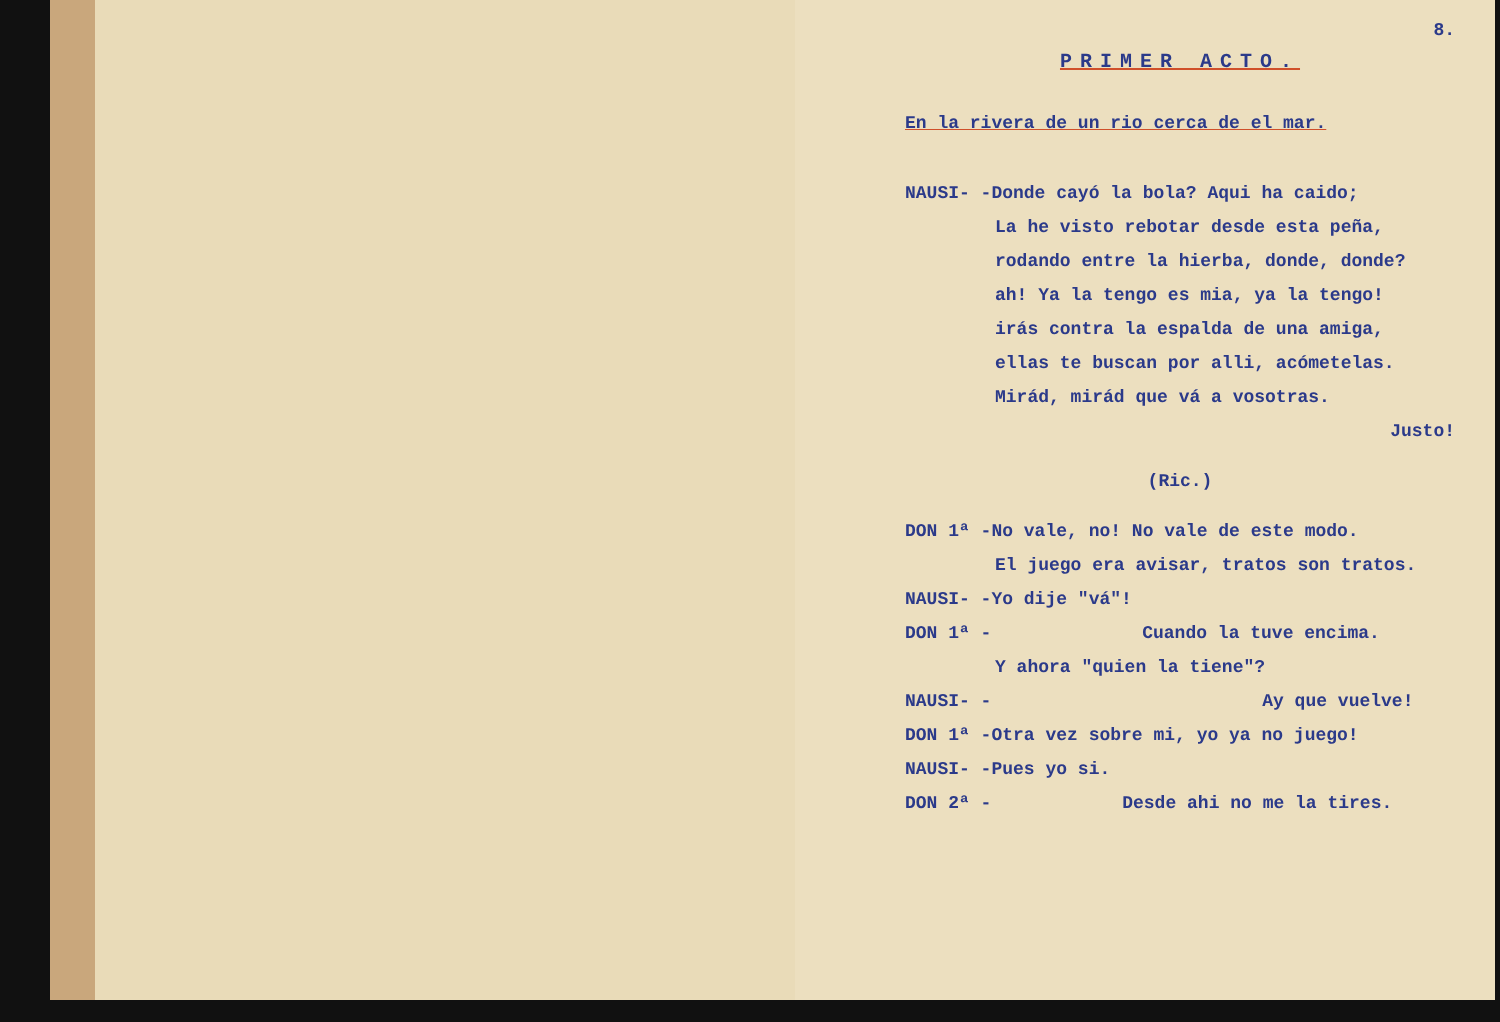8.
PRIMER ACTO.
En la rivera de un rio cerca de el mar.
NAUSI- -Donde cayó la bola? Aqui ha caido;
La he visto rebotar desde esta peña,
rodando entre la hierba, donde, donde?
ah! Ya la tengo es mia, ya la tengo!
irás contra la espalda de una amiga,
ellas te buscan por alli, acómetelas.
Mirád, mirád que vá a vosotras.
Justo!
(Ric.)
DON 1ª -No vale, no! No vale de este modo.
El juego era avisar, tratos son tratos.
NAUSI- -Yo dije "vá"!
DON 1ª - Cuando la tuve encima.
Y ahora "quien la tiene"?
NAUSI- - Ay que vuelve!
DON 1ª -Otra vez sobre mi, yo ya no juego!
NAUSI- -Pues yo si.
DON 2ª - Desde ahi no me la tires.